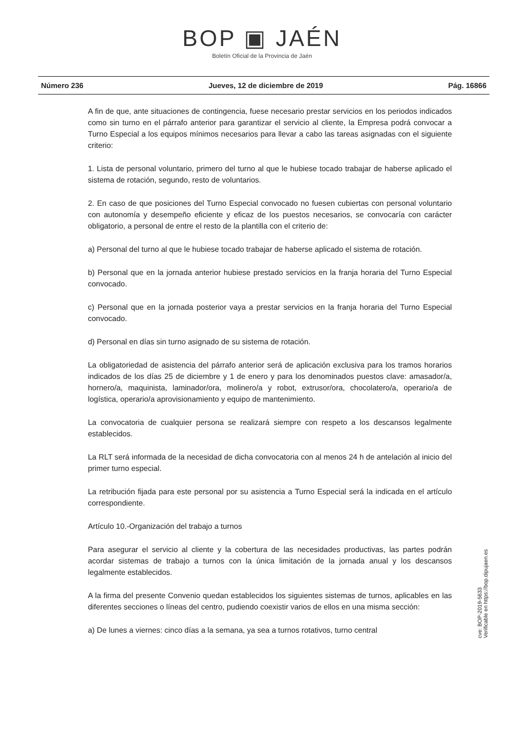BOP ▣ JAÉN
Boletín Oficial de la Provincia de Jaén
Número 236 Jueves, 12 de diciembre de 2019 Pág. 16866
A fin de que, ante situaciones de contingencia, fuese necesario prestar servicios en los periodos indicados como sin turno en el párrafo anterior para garantizar el servicio al cliente, la Empresa podrá convocar a Turno Especial a los equipos mínimos necesarios para llevar a cabo las tareas asignadas con el siguiente criterio:
1. Lista de personal voluntario, primero del turno al que le hubiese tocado trabajar de haberse aplicado el sistema de rotación, segundo, resto de voluntarios.
2. En caso de que posiciones del Turno Especial convocado no fuesen cubiertas con personal voluntario con autonomía y desempeño eficiente y eficaz de los puestos necesarios, se convocaría con carácter obligatorio, a personal de entre el resto de la plantilla con el criterio de:
a) Personal del turno al que le hubiese tocado trabajar de haberse aplicado el sistema de rotación.
b) Personal que en la jornada anterior hubiese prestado servicios en la franja horaria del Turno Especial convocado.
c) Personal que en la jornada posterior vaya a prestar servicios en la franja horaria del Turno Especial convocado.
d) Personal en días sin turno asignado de su sistema de rotación.
La obligatoriedad de asistencia del párrafo anterior será de aplicación exclusiva para los tramos horarios indicados de los días 25 de diciembre y 1 de enero y para los denominados puestos clave: amasador/a, hornero/a, maquinista, laminador/ora, molinero/a y robot, extrusor/ora, chocolatero/a, operario/a de logística, operario/a aprovisionamiento y equipo de mantenimiento.
La convocatoria de cualquier persona se realizará siempre con respeto a los descansos legalmente establecidos.
La RLT será informada de la necesidad de dicha convocatoria con al menos 24 h de antelación al inicio del primer turno especial.
La retribución fijada para este personal por su asistencia a Turno Especial será la indicada en el artículo correspondiente.
Artículo 10.-Organización del trabajo a turnos
Para asegurar el servicio al cliente y la cobertura de las necesidades productivas, las partes podrán acordar sistemas de trabajo a turnos con la única limitación de la jornada anual y los descansos legalmente establecidos.
A la firma del presente Convenio quedan establecidos los siguientes sistemas de turnos, aplicables en las diferentes secciones o líneas del centro, pudiendo coexistir varios de ellos en una misma sección:
a) De lunes a viernes: cinco días a la semana, ya sea a turnos rotativos, turno central
cve: BOP-2019-5633
Verificable en https://bop.dipujaen.es